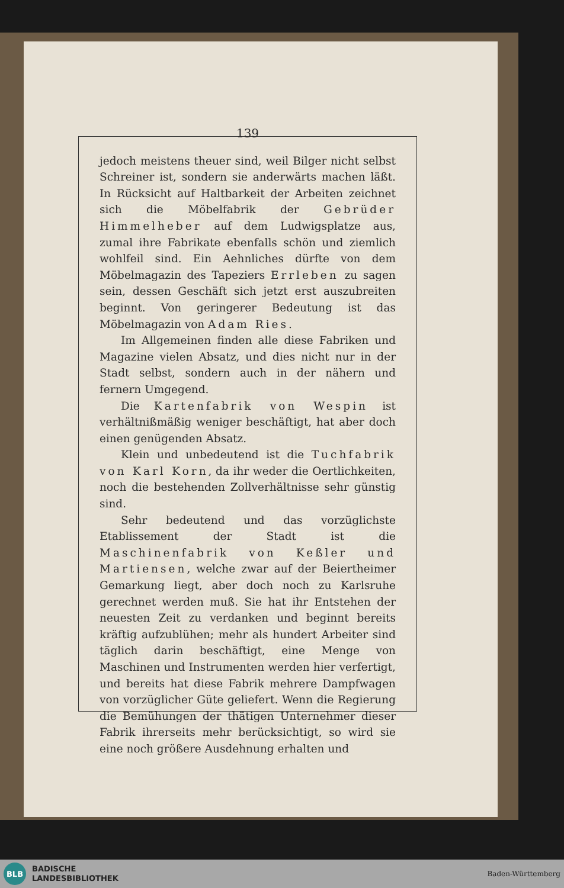139
jedoch meistens theuer sind, weil Bilger nicht selbst Schreiner ist, sondern sie anderwärts machen läßt. In Rücksicht auf Haltbarkeit der Arbeiten zeichnet sich die Möbelfabrik der Gebrüder Himmelheber auf dem Ludwigsplatze aus, zumal ihre Fabrikate ebenfalls schön und ziemlich wohlfeil sind. Ein Aehnliches dürfte von dem Möbelmagazin des Tapeziers Errleben zu sagen sein, dessen Geschäft sich jetzt erst auszubreiten beginnt. Von geringerer Bedeutung ist das Möbelmagazin von Adam Ries.
Im Allgemeinen finden alle diese Fabriken und Magazine vielen Absatz, und dies nicht nur in der Stadt selbst, sondern auch in der nähern und fernern Umgegend.
Die Kartenfabrik von Wespin ist verhältnißmäßig weniger beschäftigt, hat aber doch einen genügenden Absatz.
Klein und unbedeutend ist die Tuchfabrik von Karl Korn, da ihr weder die Oertlichkeiten, noch die bestehenden Zollverhältnisse sehr günstig sind.
Sehr bedeutend und das vorzüglichste Etablissement der Stadt ist die Maschinenfabrik von Keßler und Martiensen, welche zwar auf der Beiertheimer Gemarkung liegt, aber doch noch zu Karlsruhe gerechnet werden muß. Sie hat ihr Entstehen der neuesten Zeit zu verdanken und beginnt bereits kräftig aufzublühen; mehr als hundert Arbeiter sind täglich darin beschäftigt, eine Menge von Maschinen und Instrumenten werden hier verfertigt, und bereits hat diese Fabrik mehrere Dampfwagen von vorzüglicher Güte geliefert. Wenn die Regierung die Bemühungen der thätigen Unternehmer dieser Fabrik ihrerseits mehr berücksichtigt, so wird sie eine noch größere Ausdehnung erhalten und
BLB
BADISCHE
LANDESBIBLIOTHEK
Baden-Württemberg